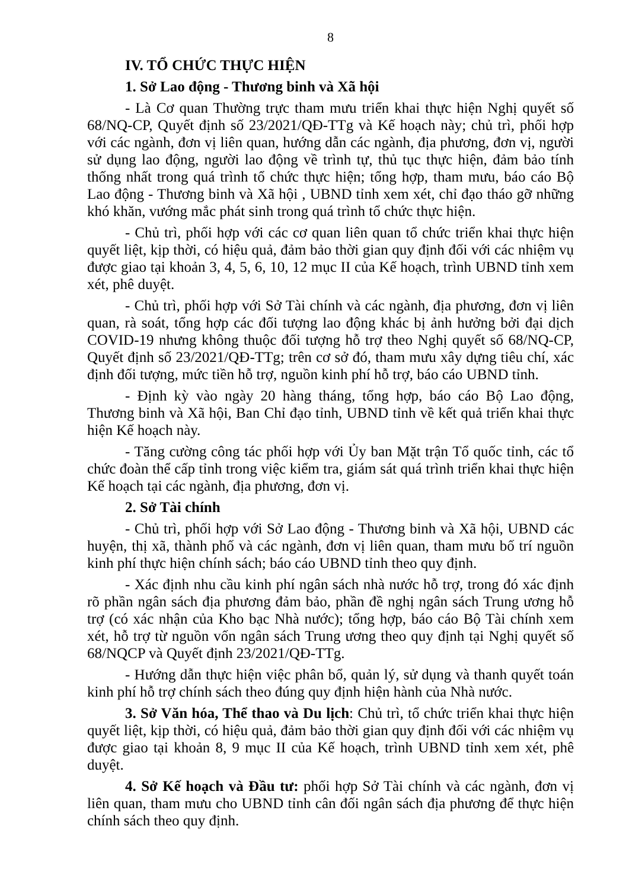8
IV. TỔ CHỨC THỰC HIỆN
1. Sở Lao động - Thương binh và Xã hội
- Là Cơ quan Thường trực tham mưu triển khai thực hiện Nghị quyết số 68/NQ-CP, Quyết định số 23/2021/QĐ-TTg và Kế hoạch này; chủ trì, phối hợp với các ngành, đơn vị liên quan, hướng dẫn các ngành, địa phương, đơn vị, người sử dụng lao động, người lao động về trình tự, thủ tục thực hiện, đảm bảo tính thống nhất trong quá trình tổ chức thực hiện; tổng hợp, tham mưu, báo cáo Bộ Lao động - Thương binh và Xã hội , UBND tỉnh xem xét, chỉ đạo tháo gỡ những khó khăn, vướng mắc phát sinh trong quá trình tổ chức thực hiện.
- Chủ trì, phối hợp với các cơ quan liên quan tổ chức triển khai thực hiện quyết liệt, kịp thời, có hiệu quả, đảm bảo thời gian quy định đối với các nhiệm vụ được giao tại khoản 3, 4, 5, 6, 10, 12 mục II của Kế hoạch, trình UBND tỉnh xem xét, phê duyệt.
- Chủ trì, phối hợp với Sở Tài chính và các ngành, địa phương, đơn vị liên quan, rà soát, tổng hợp các đối tượng lao động khác bị ảnh hưởng bởi đại dịch COVID-19 nhưng không thuộc đối tượng hỗ trợ theo Nghị quyết số 68/NQ-CP, Quyết định số 23/2021/QĐ-TTg; trên cơ sở đó, tham mưu xây dựng tiêu chí, xác định đối tượng, mức tiền hỗ trợ, nguồn kinh phí hỗ trợ, báo cáo UBND tỉnh.
- Định kỳ vào ngày 20 hàng tháng, tổng hợp, báo cáo Bộ Lao động, Thương binh và Xã hội, Ban Chỉ đạo tỉnh, UBND tỉnh về kết quả triển khai thực hiện Kế hoạch này.
- Tăng cường công tác phối hợp với Ủy ban Mặt trận Tổ quốc tỉnh, các tổ chức đoàn thể cấp tỉnh trong việc kiểm tra, giám sát quá trình triển khai thực hiện Kế hoạch tại các ngành, địa phương, đơn vị.
2. Sở Tài chính
- Chủ trì, phối hợp với Sở Lao động - Thương binh và Xã hội, UBND các huyện, thị xã, thành phố và các ngành, đơn vị liên quan, tham mưu bố trí nguồn kinh phí thực hiện chính sách; báo cáo UBND tỉnh theo quy định.
- Xác định nhu cầu kinh phí ngân sách nhà nước hỗ trợ, trong đó xác định rõ phần ngân sách địa phương đảm bảo, phần đề nghị ngân sách Trung ương hỗ trợ (có xác nhận của Kho bạc Nhà nước); tổng hợp, báo cáo Bộ Tài chính xem xét, hỗ trợ từ nguồn vốn ngân sách Trung ương theo quy định tại Nghị quyết số 68/NQCP và Quyết định 23/2021/QĐ-TTg.
- Hướng dẫn thực hiện việc phân bổ, quản lý, sử dụng và thanh quyết toán kinh phí hỗ trợ chính sách theo đúng quy định hiện hành của Nhà nước.
3. Sở Văn hóa, Thể thao và Du lịch: Chủ trì, tổ chức triển khai thực hiện quyết liệt, kịp thời, có hiệu quả, đảm bảo thời gian quy định đối với các nhiệm vụ được giao tại khoản 8, 9 mục II của Kế hoạch, trình UBND tỉnh xem xét, phê duyệt.
4. Sở Kế hoạch và Đầu tư: phối hợp Sở Tài chính và các ngành, đơn vị liên quan, tham mưu cho UBND tỉnh cân đối ngân sách địa phương để thực hiện chính sách theo quy định.